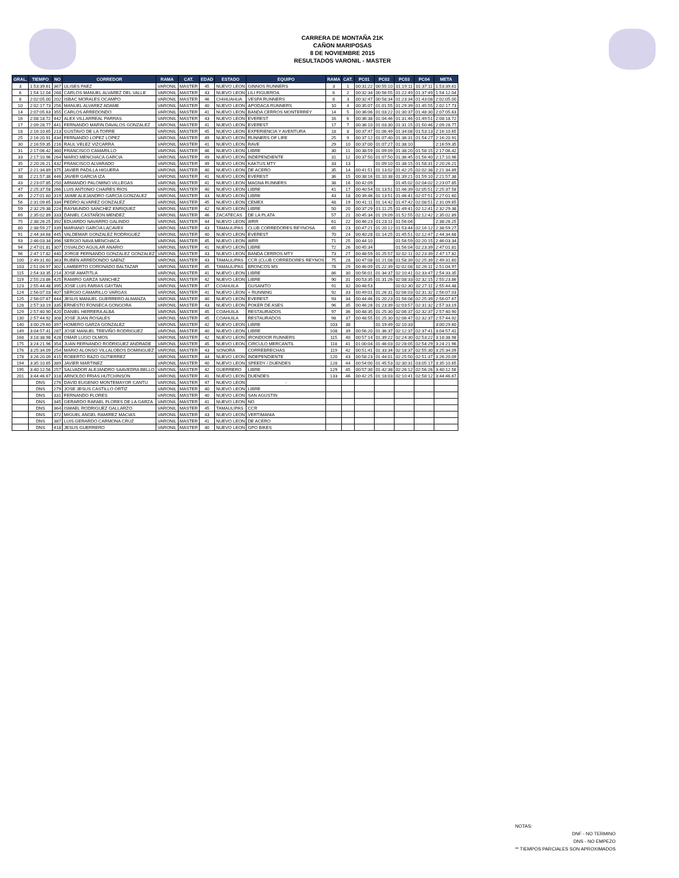CARRERA DE MONTAÑA 21K
CAÑON MARIPOSAS
8 DE NOVIEMBRE 2015
RESULTADOS VARONIL - MASTER
| GRAL. | TIEMPO | NO | CORREDOR | RAMA | CAT. | EDAD | ESTADO | EQUIPO | RAMA | CAT. | PC01 | PC02 | PC03 | PC04 | META |
| --- | --- | --- | --- | --- | --- | --- | --- | --- | --- | --- | --- | --- | --- | --- | --- |
| 3 | 1:53:39.61 | 367 | ULISES PAEZ | VARONIL | MASTER | 45 | NUEVO LEON | GINNOS RUNNERS | 3 | 1 | 00:31:22 | 00:55:10 | 01:19:11 | 01:37:11 | 1:53:39.61 |
| 6 | 1:54:12.04 | 268 | CARLOS MANUEL ALVAREZ DEL VALLE | VARONIL | MASTER | 43 | NUEVO LEON | LILI FIGUEROA | 6 | 2 | 00:32:34 | 00:56:55 | 01:22:49 | 01:37:49 | 1:54:12.04 |
| 8 | 2:02:05.00 | 202 | ISBAC MORALES OCAMPO | VARONIL | MASTER | 46 | CHIHUAHUA | VESPA RUNNERS | 8 | 3 | 00:32:47 | 00:58:34 | 01:23:34 | 01:43:08 | 2:02:05.00 |
| 10 | 2:02:17.73 | 256 | MANUEL ALVAREZ ADAME | VARONIL | MASTER | 40 | NUEVO LEON | APODACA RUNNERS | 10 | 4 | 00:35:07 | 01:01:55 | 01:29:39 | 01:45:55 | 2:02:17.73 |
| 14 | 2:07:05.63 | 355 | CARLOS ARREDONDO | VARONIL | MASTER | 41 | NUEVO LEON | BANDA CERROS MONTERREY | 14 | 5 | 00:36:06 | 01:03:22 | 01:30:37 | 01:48:30 | 2:07:05.63 |
| 16 | 2:08:18.72 | 442 | ALEX VILLARREAL PARRAS | VARONIL | MASTER | 43 | NUEVO LEON | EVEREST | 16 | 6 | 00:36:38 | 01:04:46 | 01:31:46 | 01:49:51 | 2:08:18.72 |
| 17 | 2:09:28.77 | 441 | FERNANDO MARIN DAVALOS GONZALEZ | VARONIL | MASTER | 41 | NUEVO LEON | EVEREST | 17 | 7 | 00:36:10 | 01:03:30 | 01:31:15 | 01:50:46 | 2:09:28.77 |
| 18 | 2:16:10.65 | 213 | GUSTAVO DE LA TORRE | VARONIL | MASTER | 45 | NUEVO LEON | EXPERIENCIA Y AVENTURA | 18 | 8 | 00:37:47 | 01:06:49 | 01:34:08 | 01:53:13 | 2:16:10.65 |
| 25 | 2:16:20.91 | 434 | FERNANDO LOPEZ LOPEZ | VARONIL | MASTER | 49 | NUEVO LEON | RUNNERS OF LIFE | 25 | 9 | 00:37:12 | 01:07:40 | 01:36:31 | 01:54:27 | 2:16:20.91 |
| 30 | 2:16:59.35 | 216 | RAUL VELEZ VIZCARRA | VARONIL | MASTER | 41 | NUEVO LEON | RAVE | 29 | 10 | 00:37:00 | 01:07:27 | 01:38:10 | | 2:16:59.35 |
| 31 | 2:17:06.42 | 360 | FRANCISCO CAMARILLO | VARONIL | MASTER | 46 | NUEVO LEON | LIBRE | 30 | 11 | 00:38:59 | 01:09:09 | 01:38:20 | 01:58:15 | 2:17:06.42 |
| 33 | 2:17:10.96 | 264 | MARIO MENCHACA GARCIA | VARONIL | MASTER | 49 | NUEVO LEON | INDEPENDIENTE | 31 | 12 | 00:37:50 | 01:07:50 | 01:36:45 | 01:56:40 | 2:17:10.96 |
| 35 | 2:20:26.21 | 432 | FRANCISCO ALVARADO | VARONIL | MASTER | 49 | NUEVO LEON | KAKTUS MTY | 33 | 13 | | 01:09:10 | 01:38:15 | 01:58:31 | 2:20:26.21 |
| 37 | 2:21:34.89 | 375 | JAVIER PADILLA HIGUERA | VARONIL | MASTER | 40 | NUEVO LEON | DE ACERO | 35 | 14 | 00:41:51 | 01:13:02 | 01:42:25 | 02:02:38 | 2:21:34.89 |
| 38 | 2:21:57.38 | 446 | JAVIER GARCIA IZA | VARONIL | MASTER | 41 | NUEVO LEON | EVEREST | 36 | 15 | 00:38:16 | 01:10:38 | 01:39:21 | 01:59:10 | 2:21:57.38 |
| 43 | 2:23:07.85 | 250 | ARMANDO PALOMINO VILLEGAS | VARONIL | MASTER | 41 | NUEVO LEON | MAGNA RUNNERS | 38 | 16 | 00:42:09 | | 01:45:02 | 02:04:02 | 2:23:07.85 |
| 47 | 2:25:37.58 | 266 | LUIS ANTONIO CHAIRES RIOS | VARONIL | MASTER | 40 | NUEVO LEON | LIBRE | 41 | 17 | 00:40:54 | 01:13:51 | 01:46:39 | 02:05:51 | 2:25:37.58 |
| 49 | 2:27:01.60 | 319 | JAIME ALEJANDRO GARCÍA GONZALEZ | VARONIL | MASTER | 43 | NUEVO LEON | LIBRE | 43 | 18 | 00:39:46 | 01:13:51 | 01:46:41 | 02:07:51 | 2:27:01.60 |
| 56 | 2:31:09.65 | 334 | PEDRO ALVAREZ GONZALEZ | VARONIL | MASTER | 45 | NUEVO LEON | CEMEX | 48 | 19 | 00:41:11 | 01:14:42 | 01:47:42 | 02:08:51 | 2:31:09.65 |
| 59 | 2:32:29.38 | 224 | RAYMUNDO SANCHEZ ENRIQUEZ | VARONIL | MASTER | 42 | NUEVO LEON | LIBRE | 50 | 20 | 00:37:29 | 01:11:25 | 01:49:41 | 02:12:41 | 2:32:29.38 |
| 69 | 2:35:02.89 | 333 | DANIEL CASTAÑON MENDEZ | VARONIL | MASTER | 46 | ZACATECAS | DE LA PLATA | 57 | 21 | 00:45:34 | 01:19:09 | 01:52:55 | 02:12:42 | 2:35:02.89 |
| 75 | 2:38:26.25 | 392 | EDUARDO NAVARRO GALINDO | VARONIL | MASTER | 44 | NUEVO LEON | WRR | 61 | 22 | 00:46:23 | 01:23:11 | 01:56:04 | | 2:38:26.25 |
| 80 | 2:38:59.27 | 339 | MARIANO GARCIA LACAVEX | VARONIL | MASTER | 43 | TAMAULIPAS | CLUB CORREDORES REYNOSA | 65 | 23 | 00:47:21 | 01:20:12 | 01:53:44 | 02:16:12 | 2:38:59.27 |
| 91 | 2:44:34.68 | 445 | VALDEMAR GONZALEZ RODRIGUEZ | VARONIL | MASTER | 40 | NUEVO LEON | EVEREST | 70 | 24 | 00:40:28 | 01:14:25 | 01:45:51 | 02:12:47 | 2:44:34.68 |
| 93 | 2:46:03.34 | 396 | SERGIO NAVA MENCHACA | VARONIL | MASTER | 45 | NUEVO LEON | WRR | 71 | 25 | 00:44:10 | | 01:56:59 | 02:20:15 | 2:46:03.34 |
| 94 | 2:47:01.81 | 307 | OSVALDO AGUILAR ANARIO | VARONIL | MASTER | 41 | NUEVO LEON | LIBRE | 72 | 26 | 00:45:34 | | 01:56:04 | 02:23:39 | 2:47:01.81 |
| 96 | 2:47:17.82 | 440 | JORGE FERNANDO GONZALEZ GONZALEZ | VARONIL | MASTER | 43 | NUEVO LEON | BANDA CERROS MTY | 73 | 27 | 00:48:59 | 01:25:57 | 02:02:11 | 02:23:39 | 2:47:17.82 |
| 100 | 2:49:31.60 | 363 | RUBEN ARREDONDO SAENZ | VARONIL | MASTER | 43 | TAMAULIPAS | CCR (CLUB CORREDORES REYNOS | 75 | 28 | 00:47:08 | 01:21:08 | 01:58:39 | 02:25:39 | 2:49:31.60 |
| 103 | 2:51:04.97 | 302 | LAMBERTO CORONADO BALTAZAR | VARONIL | MASTER | 45 | TAMAULIPAS | BRONCOS MS | 78 | 29 | 00:46:09 | 01:22:39 | 02:02:08 | 02:26:11 | 2:51:04.97 |
| 115 | 2:54:33.35 | 214 | JOSE AMATITLA | VARONIL | MASTER | 41 | NUEVO LEON | LIBRE | 86 | 30 | 00:56:01 | 01:34:37 | 02:10:41 | 02:33:47 | 2:54:33.35 |
| 119 | 2:55:23.86 | 425 | RAMIRO GARZA SANCHEZ | VARONIL | MASTER | 42 | NUEVO LEON | LIBRE | 90 | 31 | 00:53:35 | 01:31:26 | 02:08:33 | 02:32:15 | 2:55:23.86 |
| 123 | 2:55:44.48 | 395 | JOSE LUIS FARIAS GAYTAN | VARONIL | MASTER | 47 | COAHUILA | GUSANITO | 91 | 32 | 00:48:53 | | 02:02:30 | 02:27:11 | 2:55:44.48 |
| 124 | 2:56:07.03 | 407 | SERGIO CAMARILLO VARGAS | VARONIL | MASTER | 41 | NUEVO LEON | + RUNNING | 92 | 33 | 00:49:01 | 01:26:31 | 02:06:03 | 02:31:32 | 2:56:07.03 |
| 125 | 2:56:07.67 | 444 | JESUS MANUEL GUERRERO ALMANZA | VARONIL | MASTER | 40 | NUEVO LEON | EVEREST | 93 | 34 | 00:44:46 | 01:20:23 | 01:56:08 | 02:25:39 | 2:56:07.67 |
| 128 | 2:57:33.19 | 335 | ERNESTO FONSECA GONGORA | VARONIL | MASTER | 43 | NUEVO LEON | POKER DE ASES | 96 | 35 | 00:46:28 | 01:23:39 | 02:03:57 | 02:31:32 | 2:57:33.19 |
| 129 | 2:57:40.90 | 420 | DANIEL HERRERA ALBA | VARONIL | MASTER | 45 | COAHUILA | RESTAURADOS | 97 | 36 | 00:48:35 | 01:25:30 | 02:06:37 | 02:32:37 | 2:57:40.90 |
| 130 | 2:57:44.92 | 308 | JOSE JUAN ROSALES | VARONIL | MASTER | 45 | COAHUILA | RESTAURADOS | 98 | 37 | 00:48:55 | 01:25:30 | 02:06:47 | 02:32:37 | 2:57:44.92 |
| 140 | 3:00:29.60 | 397 | HOMERO GARZA GONZALEZ | VARONIL | MASTER | 42 | NUEVO LEON | LIBRE | 103 | 38 | | 01:19:49 | 02:10:33 | | 3:00:29.60 |
| 149 | 3:04:57.41 | 287 | JOSE MANUEL TREVIÑO RODRIGUEZ | VARONIL | MASTER | 40 | NUEVO LEON | LIBRE | 108 | 39 | 00:56:20 | 01:36:37 | 02:12:37 | 02:37:41 | 3:04:57.41 |
| 168 | 3:18:38.98 | 428 | OMAR LUGO OLMOS | VARONIL | MASTER | 42 | NUEVO LEON | IRONDOOR RUNNERS | 115 | 40 | 00:57:14 | 01:39:22 | 02:24:30 | 02:53:22 | 3:18:38.98 |
| 175 | 3:24:21.96 | 354 | JUAN FERNANDO RODRIGUEZ ANDRADE | VARONIL | MASTER | 45 | NUEVO LEON | CIRCULO MERCANTIL | 118 | 41 | 01:00:04 | 01:46:03 | 02:28:05 | 02:54:29 | 3:24:21.96 |
| 176 | 3:25:34.09 | 254 | MARIO ALONSO VILLALOBOS DOMINGUEZ | VARONIL | MASTER | 43 | SONORA | CORREBRECHAS | 119 | 42 | 00:51:41 | 01:33:34 | 02:18:37 | 02:55:30 | 3:25:34.09 |
| 178 | 3:26:20.09 | 415 | ROBERTO RAZO GUTIERREZ | VARONIL | MASTER | 44 | NUEVO LEON | INDEPENDIENTE | 120 | 43 | 00:58:23 | 01:44:01 | 02:25:50 | 02:51:37 | 3:26:20.09 |
| 194 | 3:35:10.65 | 389 | JAVIER MARTINEZ | VARONIL | MASTER | 40 | NUEVO LEON | SPEEDY / DUENDES | 128 | 44 | 00:54:00 | 01:45:53 | 02:30:31 | 03:05:17 | 3:35:10.65 |
| 195 | 3:40:12.56 | 257 | SALVADOR ALEJANDRO SAAVEDRA BELLO | VARONIL | MASTER | 42 | GUERRERO | LIBRE | 129 | 45 | 00:57:30 | 01:42:38 | 02:26:12 | 02:56:26 | 3:40:12.56 |
| 201 | 3:44:46.67 | 318 | ARNOLDO FRIAS HUTCHINSON | VARONIL | MASTER | 41 | NUEVO LEON | DUENDES | 133 | 46 | 00:42:25 | 01:18:03 | 02:10:41 | 02:58:12 | 3:44:46.67 |
| | DNS | 276 | DAVID EUGENIO MONTEMAYOR CANTU | VARONIL | MASTER | 47 | NUEVO LEON | - | | | | | | | |
| | DNS | 279 | JOSE JESUS CASTILLO ORTIZ | VARONIL | MASTER | 40 | NUEVO LEON | LIBRE | | | | | | | |
| | DNS | 331 | FERNANDO FLORES | VARONIL | MASTER | 40 | NUEVO LEON | SAN AGUSTIN | | | | | | | |
| | DNS | 345 | GERARDO RAFAEL FLORES DE LA GARZA | VARONIL | MASTER | 41 | NUEVO LEON | NO | | | | | | | |
| | DNS | 364 | ISMAEL RODRIGUEZ GALLARZO | VARONIL | MASTER | 45 | TAMAULIPAS | CCR | | | | | | | |
| | DNS | 372 | MIGUEL ANGEL RAMIREZ MACIAS | VARONIL | MASTER | 43 | NUEVO LEON | VERTIMANIA | | | | | | | |
| | DNS | 387 | LUIS GERARDO CARMONA CRUZ | VARONIL | MASTER | 41 | NUEVO LEON | DE ACERO | | | | | | | |
| | DNS | 418 | JESUS GUERRERO | VARONIL | MASTER | 40 | NUEVO LEON | GPO BIKES | | | | | | | |
NOTAS:
DNF - NO TERMINO
DNS - NO EMPEZO
** TIEMPOS PARCIALES SON APROXIMADOS